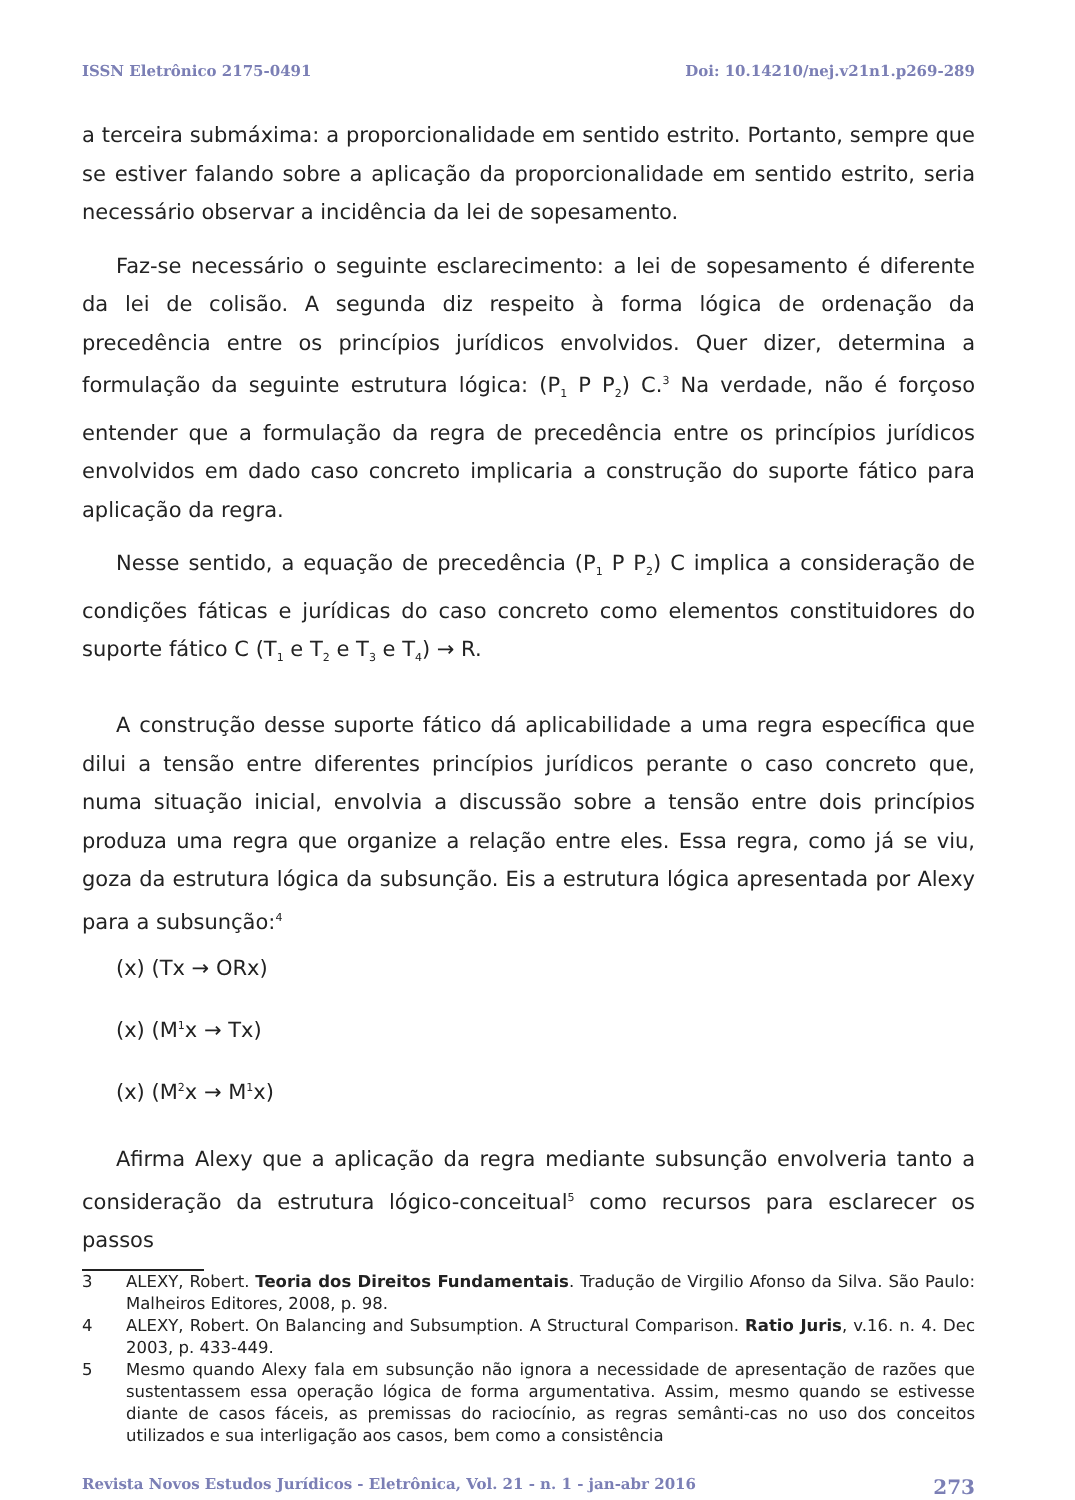ISSN Eletrônico 2175-0491 Doi: 10.14210/nej.v21n1.p269-289
a terceira submáxima: a proporcionalidade em sentido estrito. Portanto, sempre que se estiver falando sobre a aplicação da proporcionalidade em sentido estrito, seria necessário observar a incidência da lei de sopesamento.
Faz-se necessário o seguinte esclarecimento: a lei de sopesamento é diferente da lei de colisão. A segunda diz respeito à forma lógica de ordenação da precedência entre os princípios jurídicos envolvidos. Quer dizer, determina a formulação da seguinte estrutura lógica: (P<sub>1</sub> P P<sub>2</sub>) C.<sup>3</sup> Na verdade, não é forçoso entender que a formulação da regra de precedência entre os princípios jurídicos envolvidos em dado caso concreto implicaria a construção do suporte fático para aplicação da regra.
Nesse sentido, a equação de precedência (P<sub>1</sub> P P<sub>2</sub>) C implica a consideração de condições fáticas e jurídicas do caso concreto como elementos constituidores do suporte fático C (T<sub>1</sub> e T<sub>2</sub> e T<sub>3</sub> e T<sub>4</sub>) → R.
A construção desse suporte fático dá aplicabilidade a uma regra específica que dilui a tensão entre diferentes princípios jurídicos perante o caso concreto que, numa situação inicial, envolvia a discussão sobre a tensão entre dois princípios produza uma regra que organize a relação entre eles. Essa regra, como já se viu, goza da estrutura lógica da subsunção. Eis a estrutura lógica apresentada por Alexy para a subsunção:<sup>4</sup>
(x) (Tx → ORx)
(x) (M<sup>1</sup>x → Tx)
(x) (M<sup>2</sup>x → M<sup>1</sup>x)
Afirma Alexy que a aplicação da regra mediante subsunção envolveria tanto a consideração da estrutura lógico-conceitual<sup>5</sup> como recursos para esclarecer os passos
3 ALEXY, Robert. Teoria dos Direitos Fundamentais. Tradução de Virgilio Afonso da Silva. São Paulo: Malheiros Editores, 2008, p. 98.
4 ALEXY, Robert. On Balancing and Subsumption. A Structural Comparison. Ratio Juris, v.16. n. 4. Dec 2003, p. 433-449.
5 Mesmo quando Alexy fala em subsunção não ignora a necessidade de apresentação de razões que sustentassem essa operação lógica de forma argumentativa. Assim, mesmo quando se estivesse diante de casos fáceis, as premissas do raciocínio, as regras semânti-cas no uso dos conceitos utilizados e sua interligação aos casos, bem como a consistência
Revista Novos Estudos Jurídicos - Eletrônica, Vol. 21 - n. 1 - jan-abr 2016 273